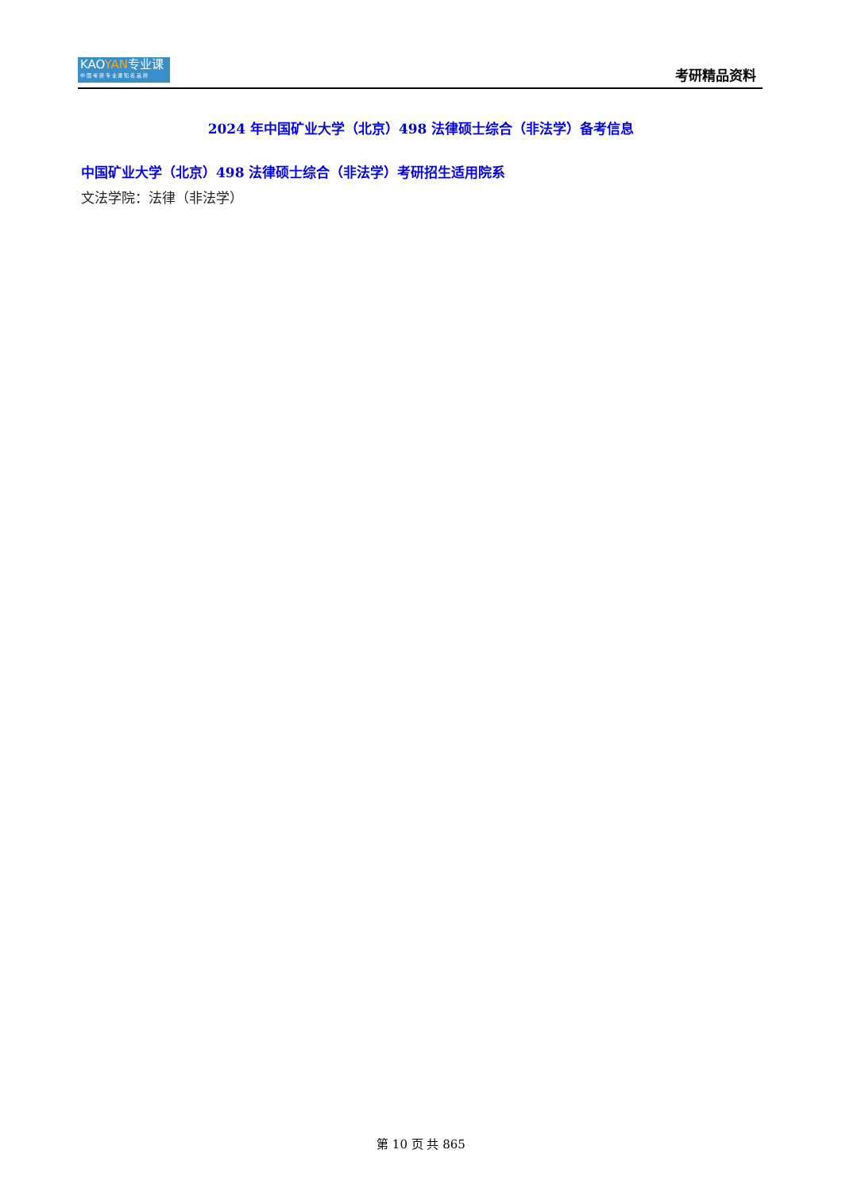KAOYAN专业课
中 国 考 研 专 业 课 知 名 品 牌
考研精品资料
2024 年中国矿业大学（北京）498 法律硕士综合（非法学）备考信息
中国矿业大学（北京）498 法律硕士综合（非法学）考研招生适用院系
文法学院：法律（非法学）
第 10 页 共 865